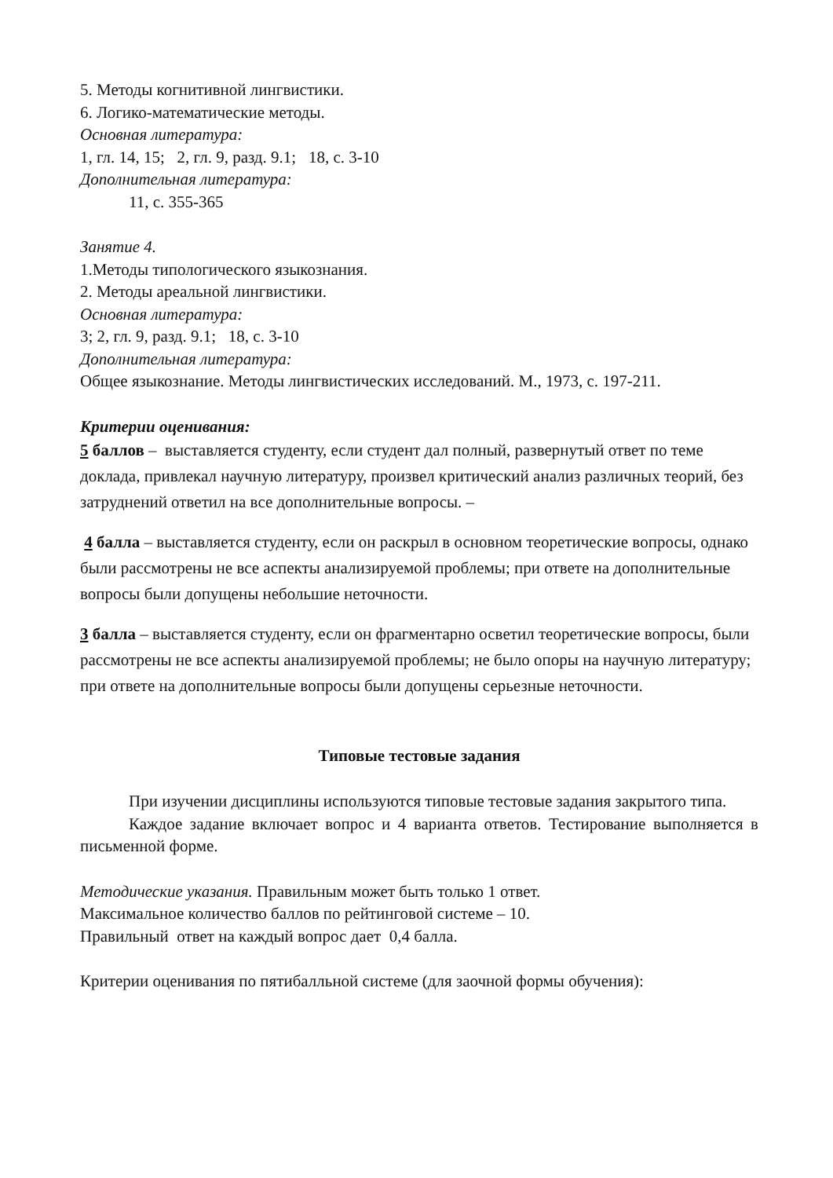5. Методы когнитивной лингвистики.
6. Логико-математические методы.
Основная литература:
1, гл. 14, 15; 2, гл. 9, разд. 9.1; 18, с. 3-10
Дополнительная литература:
11, с. 355-365
Занятие 4.
1.Методы типологического языкознания.
2. Методы ареальной лингвистики.
Основная литература:
3; 2, гл. 9, разд. 9.1; 18, с. 3-10
Дополнительная литература:
Общее языкознание. Методы лингвистических исследований. М., 1973, с. 197-211.
Критерии оценивания:
5 баллов – выставляется студенту, если студент дал полный, развернутый ответ по теме доклада, привлекал научную литературу, произвел критический анализ различных теорий, без затруднений ответил на все дополнительные вопросы. –
4 балла – выставляется студенту, если он раскрыл в основном теоретические вопросы, однако были рассмотрены не все аспекты анализируемой проблемы; при ответе на дополнительные вопросы были допущены небольшие неточности.
3 балла – выставляется студенту, если он фрагментарно осветил теоретические вопросы, были рассмотрены не все аспекты анализируемой проблемы; не было опоры на научную литературу; при ответе на дополнительные вопросы были допущены серьезные неточности.
Типовые тестовые задания
При изучении дисциплины используются типовые тестовые задания закрытого типа.
Каждое задание включает вопрос и 4 варианта ответов. Тестирование выполняется в письменной форме.
Методические указания. Правильным может быть только 1 ответ.
Максимальное количество баллов по рейтинговой системе – 10.
Правильный ответ на каждый вопрос дает 0,4 балла.
Критерии оценивания по пятибалльной системе (для заочной формы обучения):